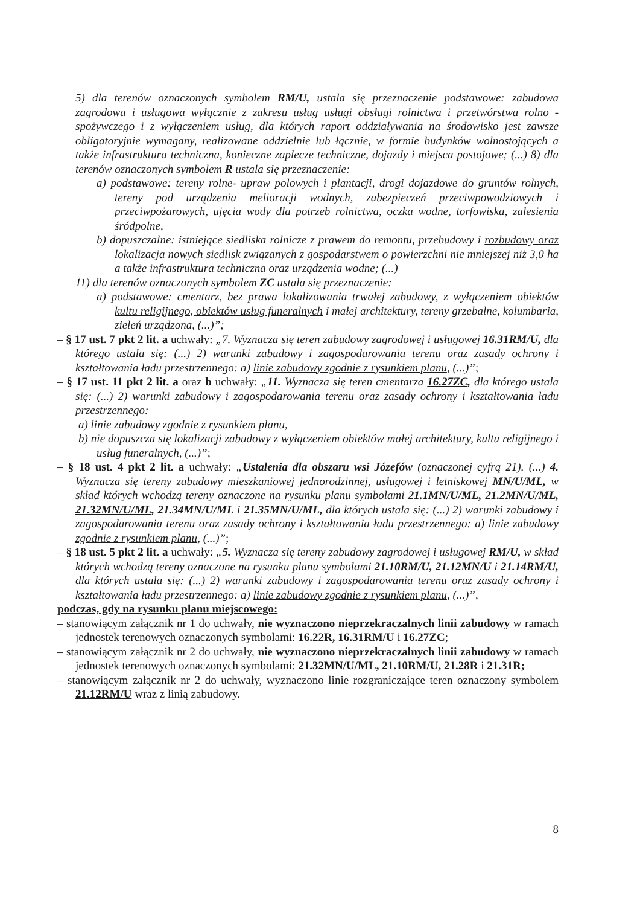5) dla terenów oznaczonych symbolem RM/U, ustala się przeznaczenie podstawowe: zabudowa zagrodowa i usługowa wyłącznie z zakresu usług usługi obsługi rolnictwa i przetwórstwa rolno -spożywczego i z wyłączeniem usług, dla których raport oddziaływania na środowisko jest zawsze obligatoryjnie wymagany, realizowane oddzielnie lub łącznie, w formie budynków wolnostojących a także infrastruktura techniczna, konieczne zaplecze techniczne, dojazdy i miejsca postojowe; (...) 8) dla terenów oznaczonych symbolem R ustala się przeznaczenie:
a) podstawowe: tereny rolne- upraw polowych i plantacji, drogi dojazdowe do gruntów rolnych, tereny pod urządzenia melioracji wodnych, zabezpieczeń przeciwpowodziowych i przeciwpożarowych, ujęcia wody dla potrzeb rolnictwa, oczka wodne, torfowiska, zalesienia śródpolne,
b) dopuszczalne: istniejące siedliska rolnicze z prawem do remontu, przebudowy i rozbudowy oraz lokalizacja nowych siedlisk związanych z gospodarstwem o powierzchni nie mniejszej niż 3,0 ha a także infrastruktura techniczna oraz urządzenia wodne; (...)
11) dla terenów oznaczonych symbolem ZC ustala się przeznaczenie:
a) podstawowe: cmentarz, bez prawa lokalizowania trwałej zabudowy, z wyłączeniem obiektów kultu religijnego, obiektów usług funeralnych i małej architektury, tereny grzebalne, kolumbaria, zieleń urządzona, (...)”;
– § 17 ust. 7 pkt 2 lit. a uchwały: „7. Wyznacza się teren zabudowy zagrodowej i usługowej 16.31RM/U, dla którego ustala się: (...) 2) warunki zabudowy i zagospodarowania terenu oraz zasady ochrony i kształtowania ładu przestrzennego: a) linie zabudowy zgodnie z rysunkiem planu, (...)”;
– § 17 ust. 11 pkt 2 lit. a oraz b uchwały: „11. Wyznacza się teren cmentarza 16.27ZC, dla którego ustala się: (...) 2) warunki zabudowy i zagospodarowania terenu oraz zasady ochrony i kształtowania ładu przestrzennego:
a) linie zabudowy zgodnie z rysunkiem planu,
b) nie dopuszcza się lokalizacji zabudowy z wyłączeniem obiektów małej architektury, kultu religijnego i usług funeralnych, (...)”;
– § 18 ust. 4 pkt 2 lit. a uchwały: „Ustalenia dla obszaru wsi Józefów (oznaczonej cyfrą 21). (...) 4. Wyznacza się tereny zabudowy mieszkaniowej jednorodzinnej, usługowej i letniskowej MN/U/ML, w skład których wchodzą tereny oznaczone na rysunku planu symbolami 21.1MN/U/ML, 21.2MN/U/ML, 21.32MN/U/ML, 21.34MN/U/ML i 21.35MN/U/ML, dla których ustala się: (...) 2) warunki zabudowy i zagospodarowania terenu oraz zasady ochrony i kształtowania ładu przestrzennego: a) linie zabudowy zgodnie z rysunkiem planu, (...)”;
– § 18 ust. 5 pkt 2 lit. a uchwały: „5. Wyznacza się tereny zabudowy zagrodowej i usługowej RM/U, w skład których wchodzą tereny oznaczone na rysunku planu symbolami 21.10RM/U, 21.12MN/U i 21.14RM/U, dla których ustala się: (...) 2) warunki zabudowy i zagospodarowania terenu oraz zasady ochrony i kształtowania ładu przestrzennego: a) linie zabudowy zgodnie z rysunkiem planu, (...)”,
podczas, gdy na rysunku planu miejscowego:
– stanowiącym załącznik nr 1 do uchwały, nie wyznaczono nieprzekraczalnych linii zabudowy w ramach jednostek terenowych oznaczonych symbolami: 16.22R, 16.31RM/U i 16.27ZC;
– stanowiącym załącznik nr 2 do uchwały, nie wyznaczono nieprzekraczalnych linii zabudowy w ramach jednostek terenowych oznaczonych symbolami: 21.32MN/U/ML, 21.10RM/U, 21.28R i 21.31R;
– stanowiącym załącznik nr 2 do uchwały, wyznaczono linie rozgraniczające teren oznaczony symbolem 21.12RM/U wraz z linią zabudowy.
8